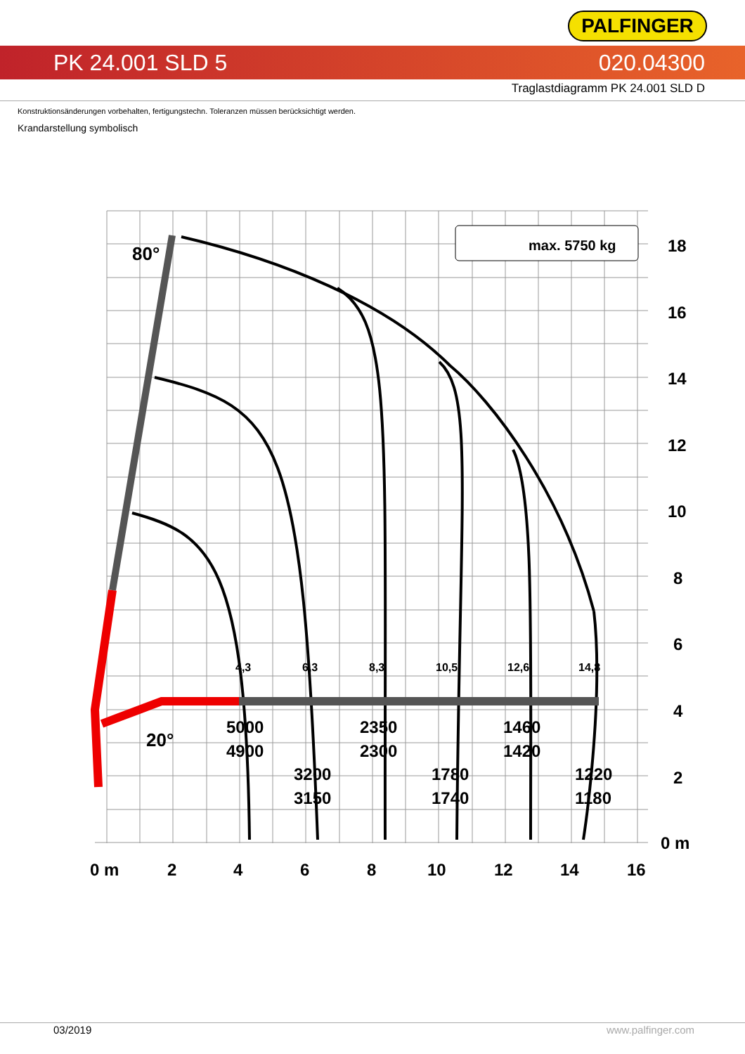PALFINGER
PK 24.001 SLD 5 020.04300
Traglastdiagramm PK 24.001 SLD D
Konstruktionsänderungen vorbehalten, fertigungstechn. Toleranzen müssen berücksichtigt werden.
Krandarstellung symbolisch
80°
20°
max. 5750 kg
5000
4900
2350
2300
1460
1420
3200
3150
1780
1740
1220
1180
4,3
6,3
8,3
10,5
12,6
14,8
18
16
14
12
10
8
6
4
2
0 m
0 m
2
4
6
8
10
12
14
16
03/2019 www.palfinger.com